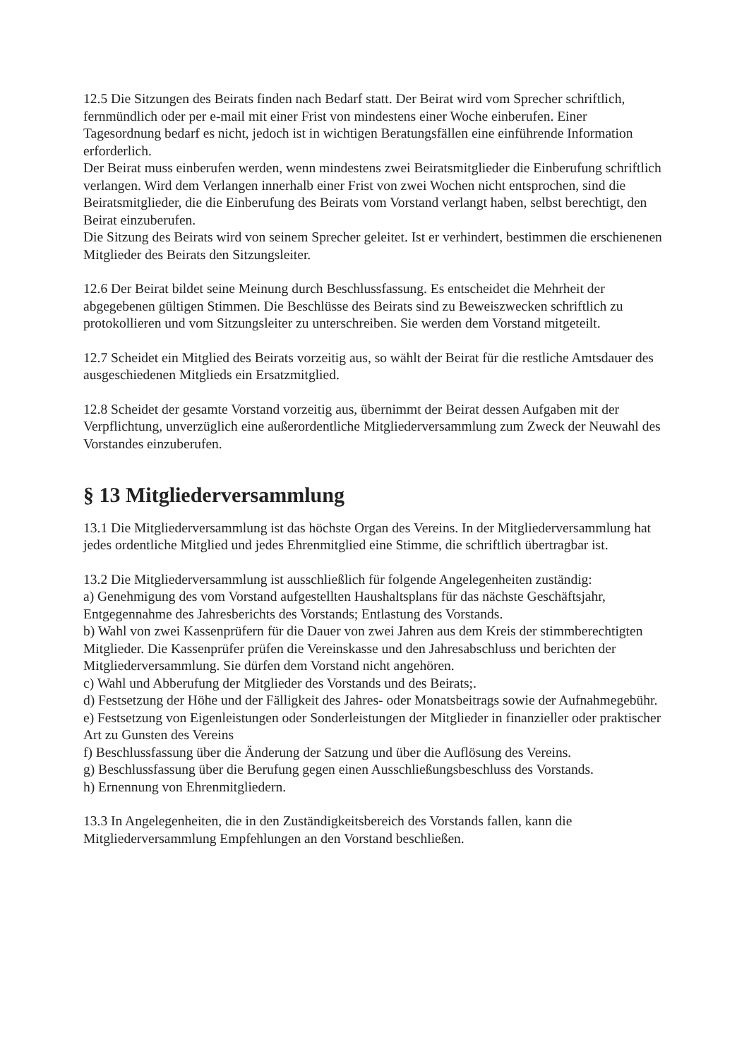12.5 Die Sitzungen des Beirats finden nach Bedarf statt. Der Beirat wird vom Sprecher schriftlich, fernmündlich oder per e-mail mit einer Frist von mindestens einer Woche einberufen. Einer Tagesordnung bedarf es nicht, jedoch ist in wichtigen Beratungsfällen eine einführende Information erforderlich.
Der Beirat muss einberufen werden, wenn mindestens zwei Beiratsmitglieder die Einberufung schriftlich verlangen. Wird dem Verlangen innerhalb einer Frist von zwei Wochen nicht entsprochen, sind die Beiratsmitglieder, die die Einberufung des Beirats vom Vorstand verlangt haben, selbst berechtigt, den Beirat einzuberufen.
Die Sitzung des Beirats wird von seinem Sprecher geleitet. Ist er verhindert, bestimmen die erschienenen Mitglieder des Beirats den Sitzungsleiter.
12.6 Der Beirat bildet seine Meinung durch Beschlussfassung. Es entscheidet die Mehrheit der abgegebenen gültigen Stimmen. Die Beschlüsse des Beirats sind zu Beweiszwecken schriftlich zu protokollieren und vom Sitzungsleiter zu unterschreiben. Sie werden dem Vorstand mitgeteilt.
12.7 Scheidet ein Mitglied des Beirats vorzeitig aus, so wählt der Beirat für die restliche Amtsdauer des ausgeschiedenen Mitglieds ein Ersatzmitglied.
12.8 Scheidet der gesamte Vorstand vorzeitig aus, übernimmt der Beirat dessen Aufgaben mit der Verpflichtung, unverzüglich eine außerordentliche Mitgliederversammlung zum Zweck der Neuwahl des Vorstandes einzuberufen.
§ 13 Mitgliederversammlung
13.1 Die Mitgliederversammlung ist das höchste Organ des Vereins. In der Mitgliederversammlung hat jedes ordentliche Mitglied und jedes Ehrenmitglied eine Stimme, die schriftlich übertragbar ist.
13.2 Die Mitgliederversammlung ist ausschließlich für folgende Angelegenheiten zuständig:
a) Genehmigung des vom Vorstand aufgestellten Haushaltsplans für das nächste Geschäftsjahr, Entgegennahme des Jahresberichts des Vorstands; Entlastung des Vorstands.
b) Wahl von zwei Kassenprüfern für die Dauer von zwei Jahren aus dem Kreis der stimmberechtigten Mitglieder. Die Kassenprüfer prüfen die Vereinskasse und den Jahresabschluss und berichten der Mitgliederversammlung. Sie dürfen dem Vorstand nicht angehören.
c) Wahl und Abberufung der Mitglieder des Vorstands und des Beirats;.
d) Festsetzung der Höhe und der Fälligkeit des Jahres- oder Monatsbeitrags sowie der Aufnahmegebühr.
e) Festsetzung von Eigenleistungen oder Sonderleistungen der Mitglieder in finanzieller oder praktischer Art zu Gunsten des Vereins
f) Beschlussfassung über die Änderung der Satzung und über die Auflösung des Vereins.
g) Beschlussfassung über die Berufung gegen einen Ausschließungsbeschluss des Vorstands.
h) Ernennung von Ehrenmitgliedern.
13.3 In Angelegenheiten, die in den Zuständigkeitsbereich des Vorstands fallen, kann die Mitgliederversammlung Empfehlungen an den Vorstand beschließen.